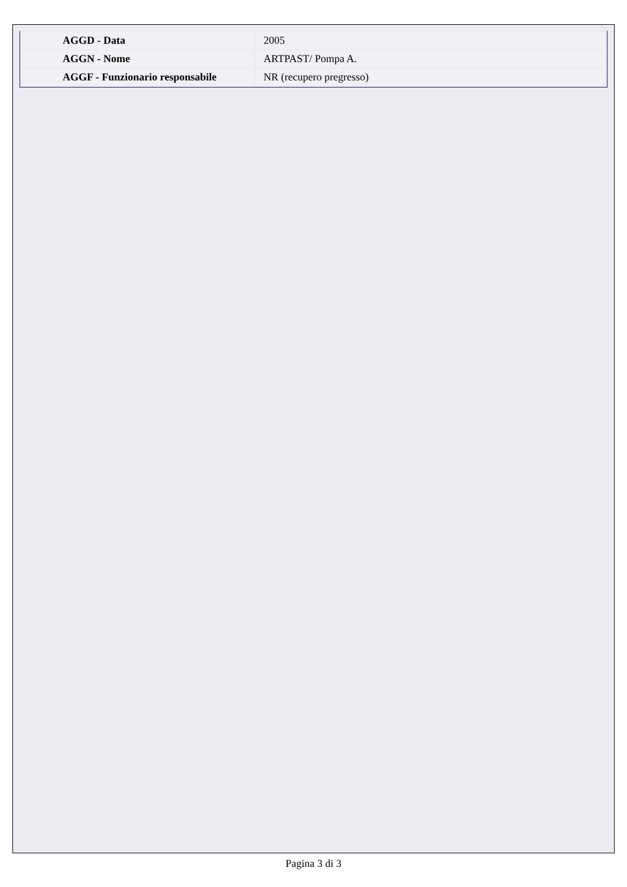| AGGD - Data | 2005 |
| AGGN - Nome | ARTPAST/ Pompa A. |
| AGGF - Funzionario responsabile | NR (recupero pregresso) |
Pagina 3 di 3